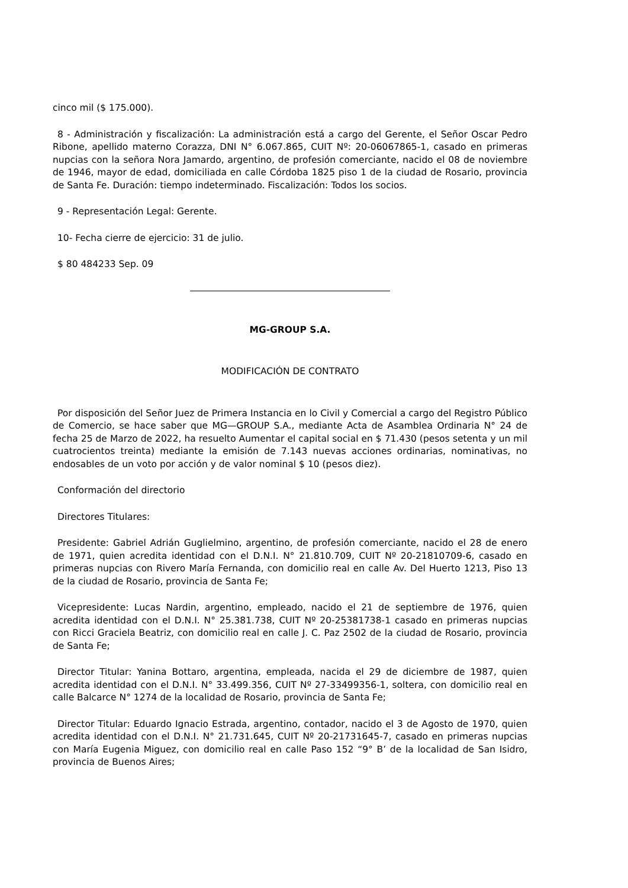cinco mil ($ 175.000).
8 - Administración y fiscalización: La administración está a cargo del Gerente, el Señor Oscar Pedro Ribone, apellido materno Corazza, DNI N° 6.067.865, CUIT Nº: 20-06067865-1, casado en primeras nupcias con la señora Nora Jamardo, argentino, de profesión comerciante, nacido el 08 de noviembre de 1946, mayor de edad, domiciliada en calle Córdoba 1825 piso 1 de la ciudad de Rosario, provincia de Santa Fe. Duración: tiempo indeterminado. Fiscalización: Todos los socios.
9 - Representación Legal: Gerente.
10- Fecha cierre de ejercicio: 31 de julio.
$ 80 484233 Sep. 09
MG-GROUP S.A.
MODIFICACIÓN DE CONTRATO
Por disposición del Señor Juez de Primera Instancia en lo Civil y Comercial a cargo del Registro Público de Comercio, se hace saber que MG—GROUP S.A., mediante Acta de Asamblea Ordinaria N° 24 de fecha 25 de Marzo de 2022, ha resuelto Aumentar el capital social en $ 71.430 (pesos setenta y un mil cuatrocientos treinta) mediante la emisión de 7.143 nuevas acciones ordinarias, nominativas, no endosables de un voto por acción y de valor nominal $ 10 (pesos diez).
Conformación del directorio
Directores Titulares:
Presidente: Gabriel Adrián Guglielmino, argentino, de profesión comerciante, nacido el 28 de enero de 1971, quien acredita identidad con el D.N.I. N° 21.810.709, CUIT Nº 20-21810709-6, casado en primeras nupcias con Rivero María Fernanda, con domicilio real en calle Av. Del Huerto 1213, Piso 13 de la ciudad de Rosario, provincia de Santa Fe;
Vicepresidente: Lucas Nardin, argentino, empleado, nacido el 21 de septiembre de 1976, quien acredita identidad con el D.N.I. N° 25.381.738, CUIT Nº 20-25381738-1 casado en primeras nupcias con Ricci Graciela Beatriz, con domicilio real en calle J. C. Paz 2502 de la ciudad de Rosario, provincia de Santa Fe;
Director Titular: Yanina Bottaro, argentina, empleada, nacida el 29 de diciembre de 1987, quien acredita identidad con el D.N.I. N° 33.499.356, CUIT Nº 27-33499356-1, soltera, con domicilio real en calle Balcarce N° 1274 de la localidad de Rosario, provincia de Santa Fe;
Director Titular: Eduardo Ignacio Estrada, argentino, contador, nacido el 3 de Agosto de 1970, quien acredita identidad con el D.N.I. N° 21.731.645, CUIT Nº 20-21731645-7, casado en primeras nupcias con María Eugenia Miguez, con domicilio real en calle Paso 152 “9° B’ de la localidad de San Isidro, provincia de Buenos Aires;